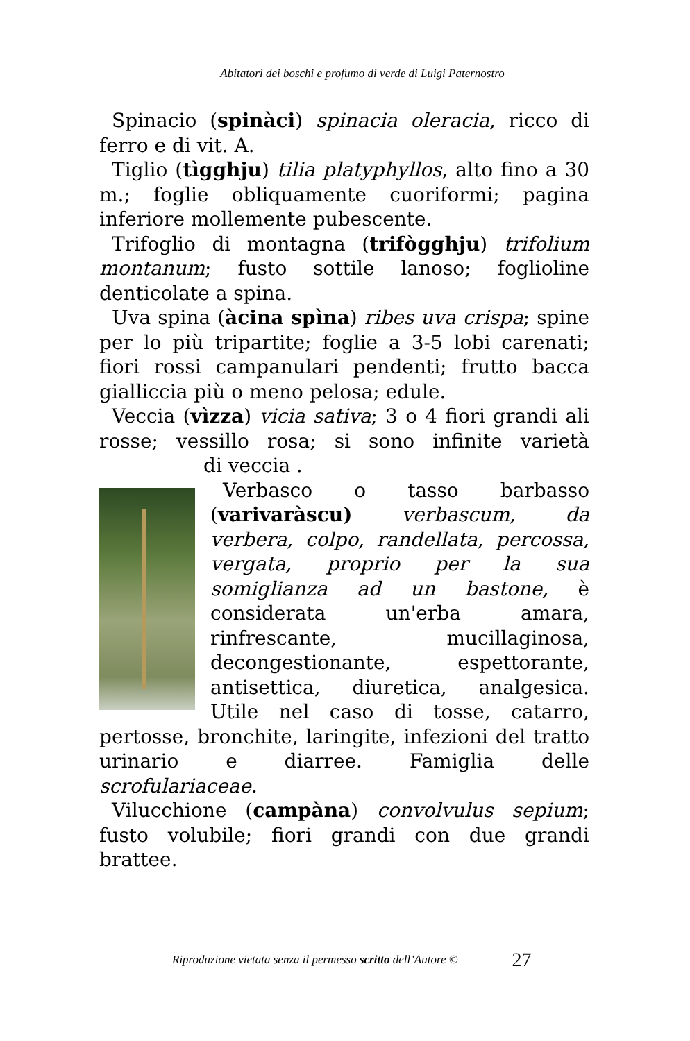Abitatori dei boschi e profumo di verde di Luigi Paternostro
Spinacio (spinàci) spinacia oleracia, ricco di ferro e di vit. A.
Tiglio (tìgghju) tilia platyphyllos, alto fino a 30 m.; foglie obliquamente cuoriformi; pagina inferiore mollemente pubescente.
Trifoglio di montagna (trifògghju) trifolium montanum; fusto sottile lanoso; foglioline denticolate a spina.
Uva spina (àcina spìna) ribes uva crispa; spine per lo più tripartite; foglie a 3-5 lobi carenati; fiori rossi campanulari pendenti; frutto bacca gialliccia più o meno pelosa; edule.
Veccia (vìzza) vicia sativa; 3 o 4 fiori grandi ali rosse; vessillo rosa; si sono infinite varietà di veccia .
Verbasco o tasso barbasso (varivaràscu) verbascum, da verbera, colpo, randellata, percossa, vergata, proprio per la sua somiglianza ad un bastone, è considerata un'erba amara, rinfrescante, mucillaginosa, decongestionante, espettorante, antisettica, diuretica, analgesica. Utile nel caso di tosse, catarro, pertosse, bronchite, laringite, infezioni del tratto urinario e diarree. Famiglia delle scrofulariaceae.
Vilucchione (campàna) convolvulus sepium; fusto volubile; fiori grandi con due grandi brattee.
Riproduzione vietata senza il permesso scritto dell’Autore © 27